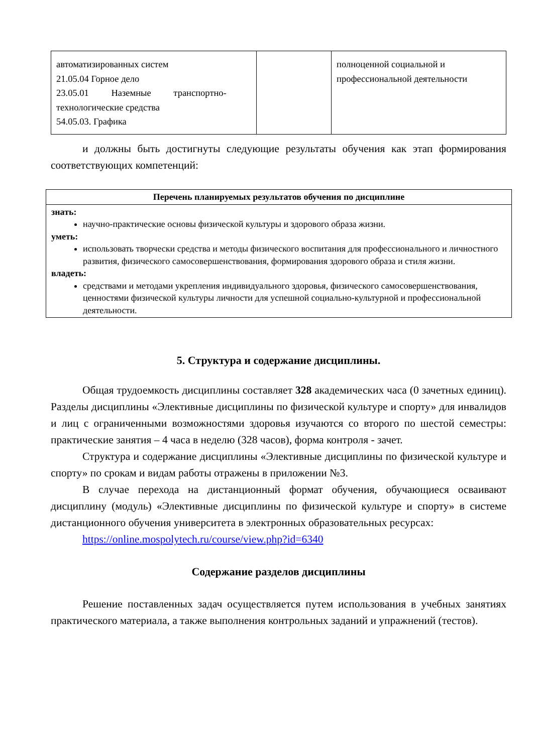| автоматизированных систем 21.05.04 Горное дело 23.05.01 Наземные транспортно- технологические средства 54.05.03. Графика | | полноценной социальной и профессиональной деятельности |
и должны быть достигнуты следующие результаты обучения как этап формирования соответствующих компетенций:
| Перечень планируемых результатов обучения по дисциплине |
| --- |
| знать: научно-практические основы физической культуры и здорового образа жизни. уметь: использовать творчески средства и методы физического воспитания для профессионального и личностного развития, физического самосовершенствования, формирования здорового образа и стиля жизни. владеть: средствами и методами укрепления индивидуального здоровья, физического самосовершенствования, ценностями физической культуры личности для успешной социально-культурной и профессиональной деятельности. |
5. Структура и содержание дисциплины.
Общая трудоемкость дисциплины составляет 328 академических часа (0 зачетных единиц). Разделы дисциплины «Элективные дисциплины по физической культуре и спорту» для инвалидов и лиц с ограниченными возможностями здоровья изучаются со второго по шестой семестры: практические занятия – 4 часа в неделю (328 часов), форма контроля - зачет.
Структура и содержание дисциплины «Элективные дисциплины по физической культуре и спорту» по срокам и видам работы отражены в приложении №3.
В случае перехода на дистанционный формат обучения, обучающиеся осваивают дисциплину (модуль) «Элективные дисциплины по физической культуре и спорту» в системе дистанционного обучения университета в электронных образовательных ресурсах:
https://online.mospolytech.ru/course/view.php?id=6340
Содержание разделов дисциплины
Решение поставленных задач осуществляется путем использования в учебных занятиях практического материала, а также выполнения контрольных заданий и упражнений (тестов).